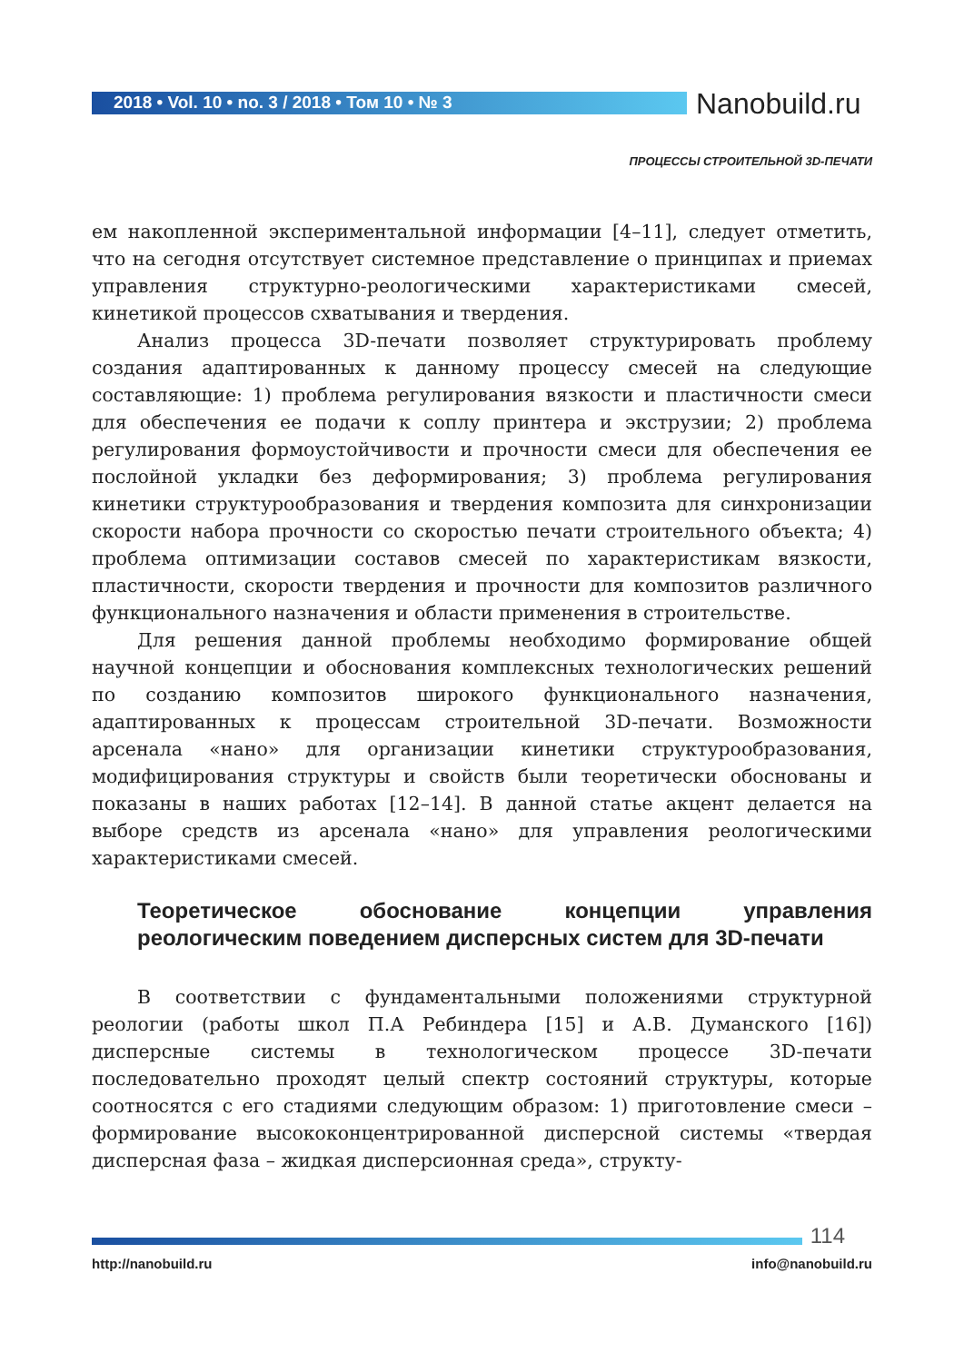2018 • Vol. 10 • no. 3 / 2018 • Том 10 • № 3
Nanobuild.ru
ПРОЦЕССЫ СТРОИТЕЛЬНОЙ 3D-ПЕЧАТИ
ем накопленной экспериментальной информации [4–11], следует отметить, что на сегодня отсутствует системное представление о принципах и приемах управления структурно-реологическими характеристиками смесей, кинетикой процессов схватывания и твердения.
Анализ процесса 3D-печати позволяет структурировать проблему создания адаптированных к данному процессу смесей на следующие составляющие: 1) проблема регулирования вязкости и пластичности смеси для обеспечения ее подачи к соплу принтера и экструзии; 2) проблема регулирования формоустойчивости и прочности смеси для обеспечения ее послойной укладки без деформирования; 3) проблема регулирования кинетики структурообразования и твердения композита для синхронизации скорости набора прочности со скоростью печати строительного объекта; 4) проблема оптимизации составов смесей по характеристикам вязкости, пластичности, скорости твердения и прочности для композитов различного функционального назначения и области применения в строительстве.
Для решения данной проблемы необходимо формирование общей научной концепции и обоснования комплексных технологических решений по созданию композитов широкого функционального назначения, адаптированных к процессам строительной 3D-печати. Возможности арсенала «нано» для организации кинетики структурообразования, модифицирования структуры и свойств были теоретически обоснованы и показаны в наших работах [12–14]. В данной статье акцент делается на выборе средств из арсенала «нано» для управления реологическими характеристиками смесей.
Теоретическое обоснование концепции управления реологическим поведением дисперсных систем для 3D-печати
В соответствии с фундаментальными положениями структурной реологии (работы школ П.А Ребиндера [15] и А.В. Думанского [16]) дисперсные системы в технологическом процессе 3D-печати последовательно проходят целый спектр состояний структуры, которые соотносятся с его стадиями следующим образом: 1) приготовление смеси – формирование высококонцентрированной дисперсной системы «твердая дисперсная фаза – жидкая дисперсионная среда», структу-
114
http://nanobuild.ru info@nanobuild.ru